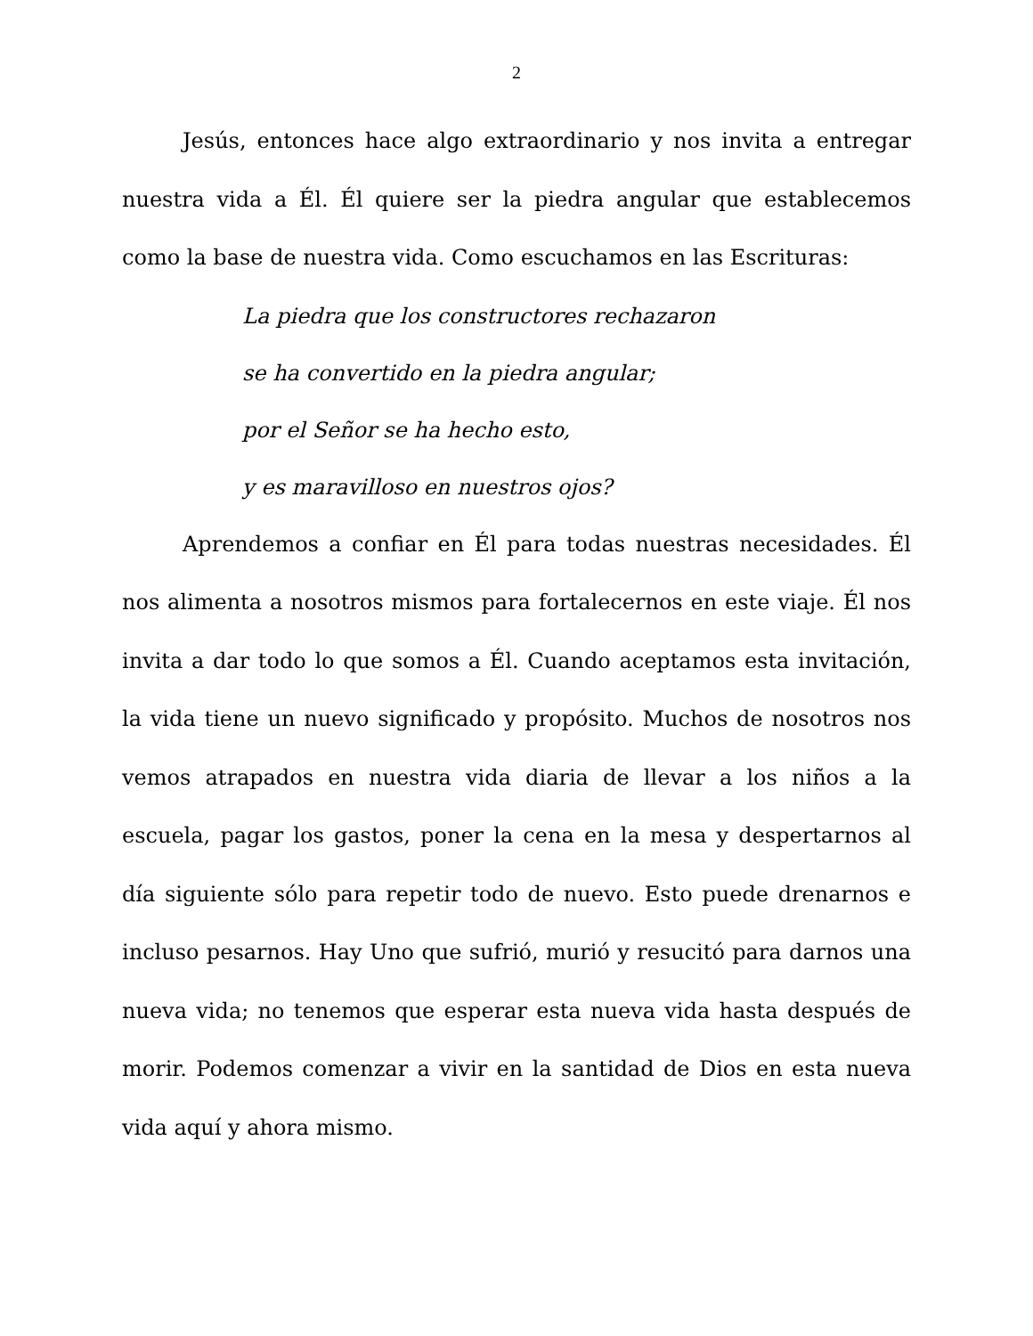2
Jesús, entonces hace algo extraordinario y nos invita a entregar nuestra vida a Él. Él quiere ser la piedra angular que establecemos como la base de nuestra vida. Como escuchamos en las Escrituras:
La piedra que los constructores rechazaron
se ha convertido en la piedra angular;
por el Señor se ha hecho esto,
y es maravilloso en nuestros ojos?
Aprendemos a confiar en Él para todas nuestras necesidades. Él nos alimenta a nosotros mismos para fortalecernos en este viaje. Él nos invita a dar todo lo que somos a Él. Cuando aceptamos esta invitación, la vida tiene un nuevo significado y propósito. Muchos de nosotros nos vemos atrapados en nuestra vida diaria de llevar a los niños a la escuela, pagar los gastos, poner la cena en la mesa y despertarnos al día siguiente sólo para repetir todo de nuevo. Esto puede drenarnos e incluso pesarnos. Hay Uno que sufrió, murió y resucitó para darnos una nueva vida; no tenemos que esperar esta nueva vida hasta después de morir. Podemos comenzar a vivir en la santidad de Dios en esta nueva vida aquí y ahora mismo.